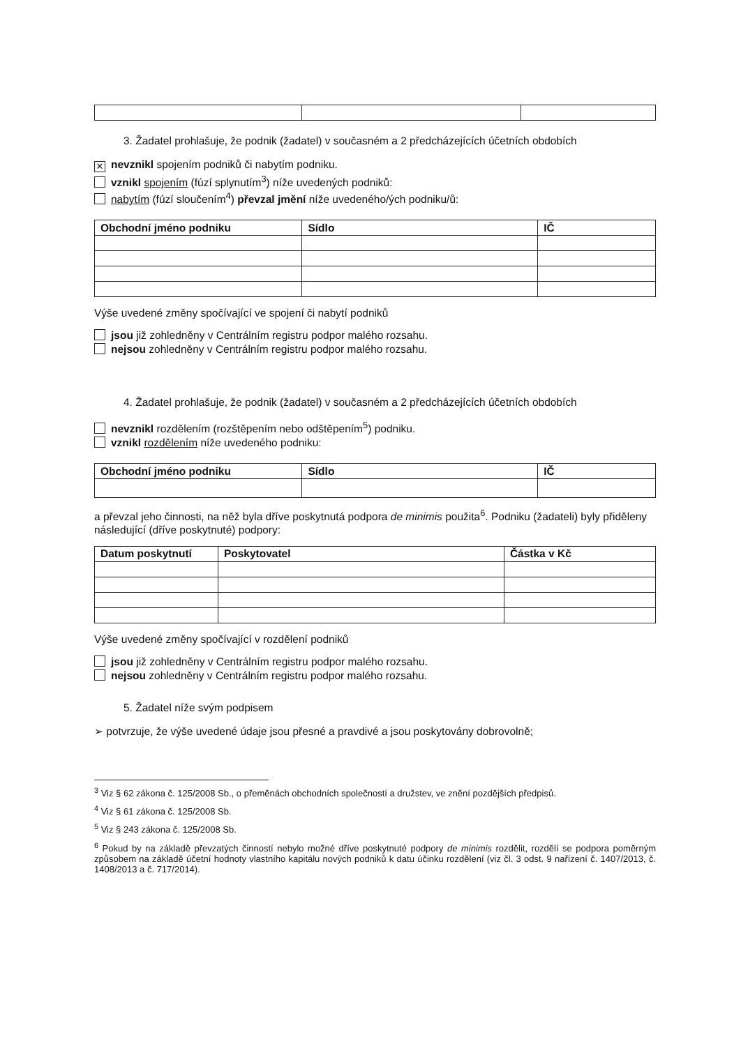3. Žadatel prohlašuje, že podnik (žadatel) v současném a 2 předcházejících účetních obdobích
✕ nevznikl spojením podniků či nabytím podniku.
vznikl spojením (fúzí splynutím<sup>3</sup>) níže uvedených podniků:
nabytím (fúzí sloučením<sup>4</sup>) převzal jmění níže uvedeného/ých podniku/ů:
| Obchodní jméno podniku | Sídlo | IČ |
| --- | --- | --- |
Výše uvedené změny spočívající ve spojení či nabytí podniků
jsou již zohledněny v Centrálním registru podpor malého rozsahu.
nejsou zohledněny v Centrálním registru podpor malého rozsahu.
4. Žadatel prohlašuje, že podnik (žadatel) v současném a 2 předcházejících účetních obdobích
nevznikl rozdělením (rozštěpením nebo odštěpením<sup>5</sup>) podniku.
vznikl rozdělením níže uvedeného podniku:
| Obchodní jméno podniku | Sídlo | IČ |
| --- | --- | --- |
a převzal jeho činnosti, na něž byla dříve poskytnutá podpora de minimis použita<sup>6</sup>. Podniku (žadateli) byly přiděleny následující (dříve poskytnuté) podpory:
| Datum poskytnutí | Poskytovatel | Částka v Kč |
| --- | --- | --- |
Výše uvedené změny spočívající v rozdělení podniků
jsou již zohledněny v Centrálním registru podpor malého rozsahu.
nejsou zohledněny v Centrálním registru podpor malého rozsahu.
5. Žadatel níže svým podpisem
➢ potvrzuje, že výše uvedené údaje jsou přesné a pravdivé a jsou poskytovány dobrovolně;
<sup>3</sup> Viz § 62 zákona č. 125/2008 Sb., o přeměnách obchodních společností a družstev, ve znění pozdějších předpisů.
<sup>4</sup> Viz § 61 zákona č. 125/2008 Sb.
<sup>5</sup> Viz § 243 zákona č. 125/2008 Sb.
<sup>6</sup> Pokud by na základě převzatých činností nebylo možné dříve poskytnuté podpory de minimis rozdělit, rozdělí se podpora poměrným způsobem na základě účetní hodnoty vlastního kapitálu nových podniků k datu účinku rozdělení (viz čl. 3 odst. 9 nařízení č. 1407/2013, č. 1408/2013 a č. 717/2014).